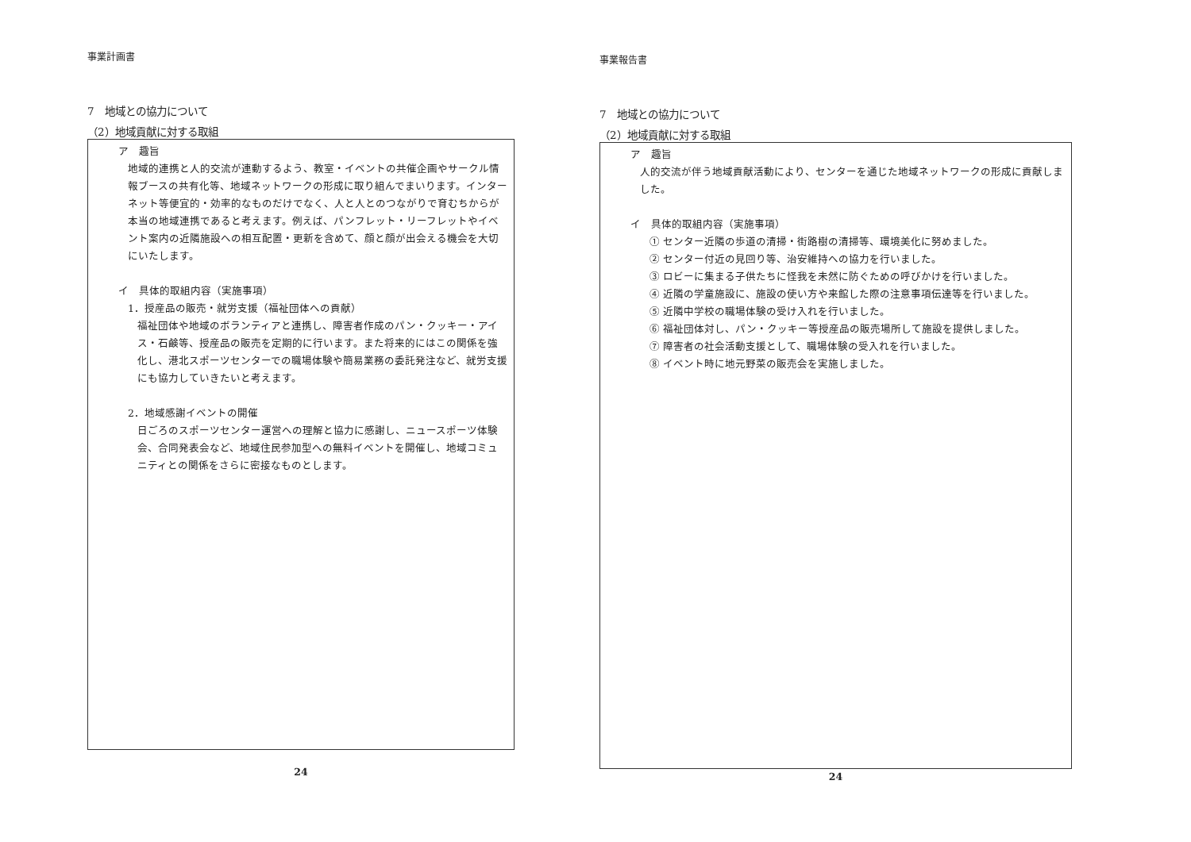事業計画書
7　地域との協力について
（2）地域貢献に対する取組
ア　趣旨
地域的連携と人的交流が連動するよう、教室・イベントの共催企画やサークル情報ブースの共有化等、地域ネットワークの形成に取り組んでまいります。インターネット等便宜的・効率的なものだけでなく、人と人とのつながりで育むちからが本当の地域連携であると考えます。例えば、パンフレット・リーフレットやイベント案内の近隣施設への相互配置・更新を含めて、顔と顔が出会える機会を大切にいたします。
イ　具体的取組内容（実施事項）
1．授産品の販売・就労支援（福祉団体への貢献）
福祉団体や地域のボランティアと連携し、障害者作成のパン・クッキー・アイス・石鹸等、授産品の販売を定期的に行います。また将来的にはこの関係を強化し、港北スポーツセンターでの職場体験や簡易業務の委託発注など、就労支援にも協力していきたいと考えます。
2．地域感謝イベントの開催
日ごろのスポーツセンター運営への理解と協力に感謝し、ニュースポーツ体験会、合同発表会など、地域住民参加型への無料イベントを開催し、地域コミュニティとの関係をさらに密接なものとします。
24
事業報告書
7　地域との協力について
（2）地域貢献に対する取組
ア　趣旨
人的交流が伴う地域貢献活動により、センターを通じた地域ネットワークの形成に貢献しました。
イ　具体的取組内容（実施事項）
① センター近隣の歩道の清掃・街路樹の清掃等、環境美化に努めました。
② センター付近の見回り等、治安維持への協力を行いました。
③ ロビーに集まる子供たちに怪我を未然に防ぐための呼びかけを行いました。
④ 近隣の学童施設に、施設の使い方や来館した際の注意事項伝達等を行いました。
⑤ 近隣中学校の職場体験の受け入れを行いました。
⑥ 福祉団体対し、パン・クッキー等授産品の販売場所して施設を提供しました。
⑦ 障害者の社会活動支援として、職場体験の受入れを行いました。
⑧ イベント時に地元野菜の販売会を実施しました。
24